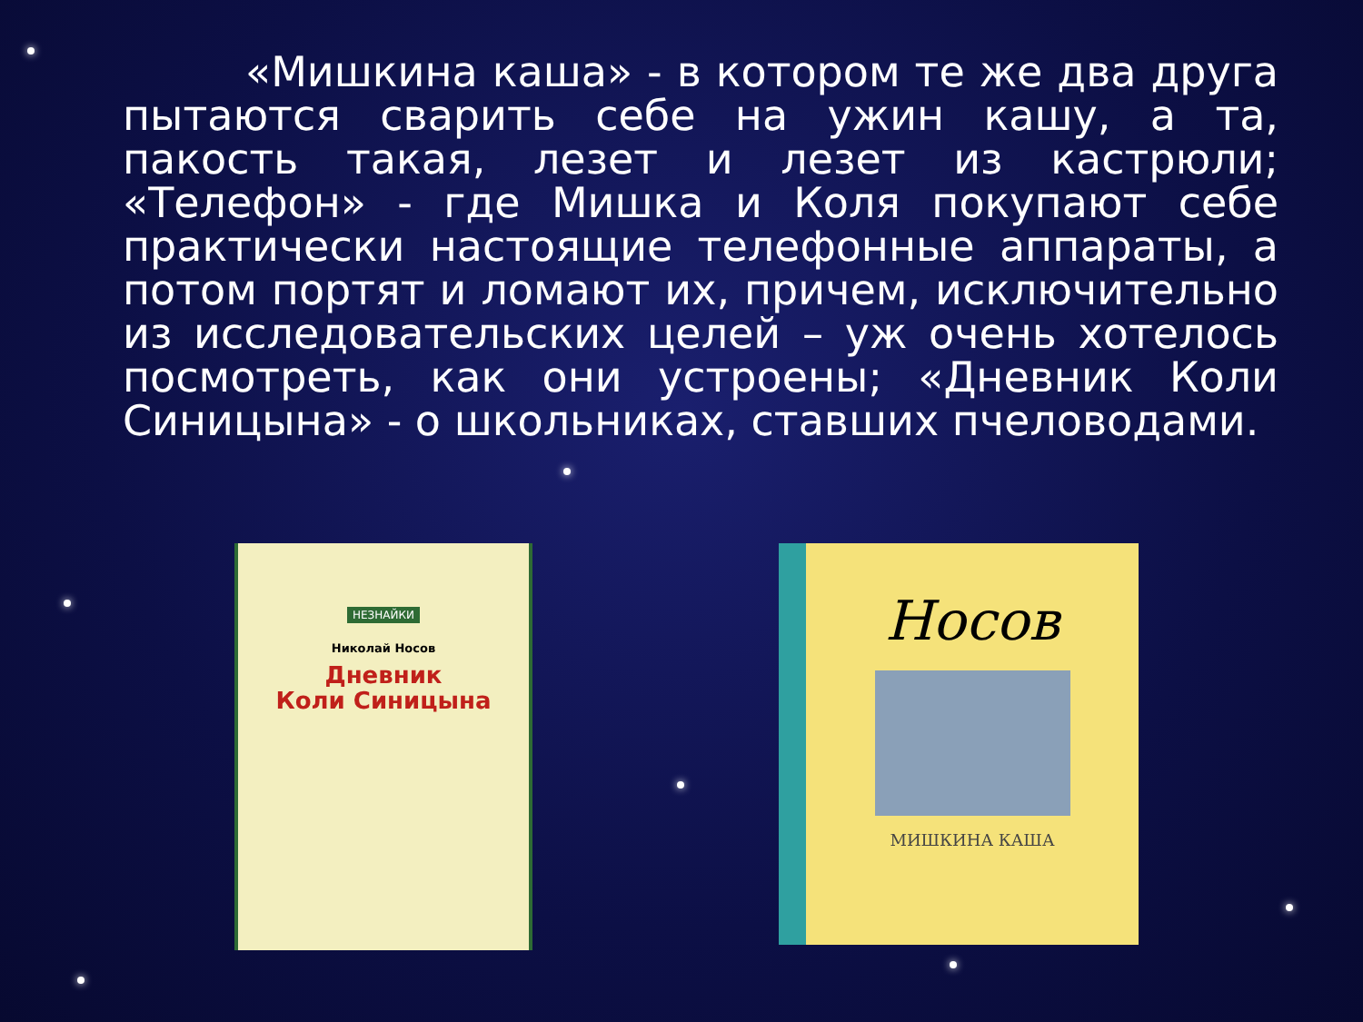«Мишкина каша» - в котором те же два друга пытаются сварить себе на ужин кашу, а та, пакость такая, лезет и лезет из кастрюли; «Телефон» - где Мишка и Коля покупают себе практически настоящие телефонные аппараты, а потом портят и ломают их, причем, исключительно из исследовательских целей – уж очень хотелось посмотреть, как они устроены; «Дневник Коли Синицына» - о школьниках, ставших пчеловодами.
НЕЗНАЙКИ
Николай Носов
Дневник
Коли Синицына
Носов
МИШКИНА КАША